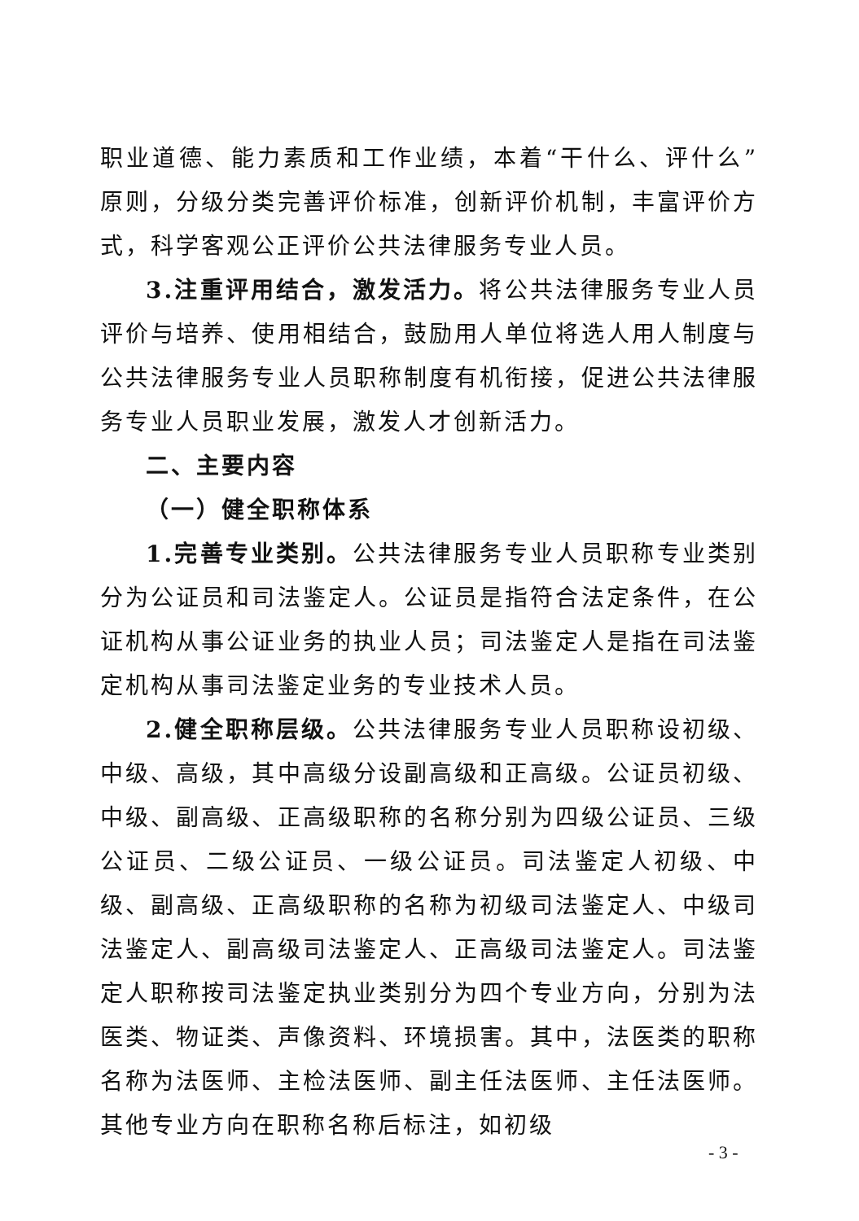职业道德、能力素质和工作业绩，本着“干什么、评什么”原则，分级分类完善评价标准，创新评价机制，丰富评价方式，科学客观公正评价公共法律服务专业人员。
3.注重评用结合，激发活力。将公共法律服务专业人员评价与培养、使用相结合，鼓励用人单位将选人用人制度与公共法律服务专业人员职称制度有机衔接，促进公共法律服务专业人员职业发展，激发人才创新活力。
二、主要内容
（一）健全职称体系
1.完善专业类别。公共法律服务专业人员职称专业类别分为公证员和司法鉴定人。公证员是指符合法定条件，在公证机构从事公证业务的执业人员；司法鉴定人是指在司法鉴定机构从事司法鉴定业务的专业技术人员。
2.健全职称层级。公共法律服务专业人员职称设初级、中级、高级，其中高级分设副高级和正高级。公证员初级、中级、副高级、正高级职称的名称分别为四级公证员、三级公证员、二级公证员、一级公证员。司法鉴定人初级、中级、副高级、正高级职称的名称为初级司法鉴定人、中级司法鉴定人、副高级司法鉴定人、正高级司法鉴定人。司法鉴定人职称按司法鉴定执业类别分为四个专业方向，分别为法医类、物证类、声像资料、环境损害。其中，法医类的职称名称为法医师、主检法医师、副主任法医师、主任法医师。其他专业方向在职称名称后标注，如初级
- 3 -